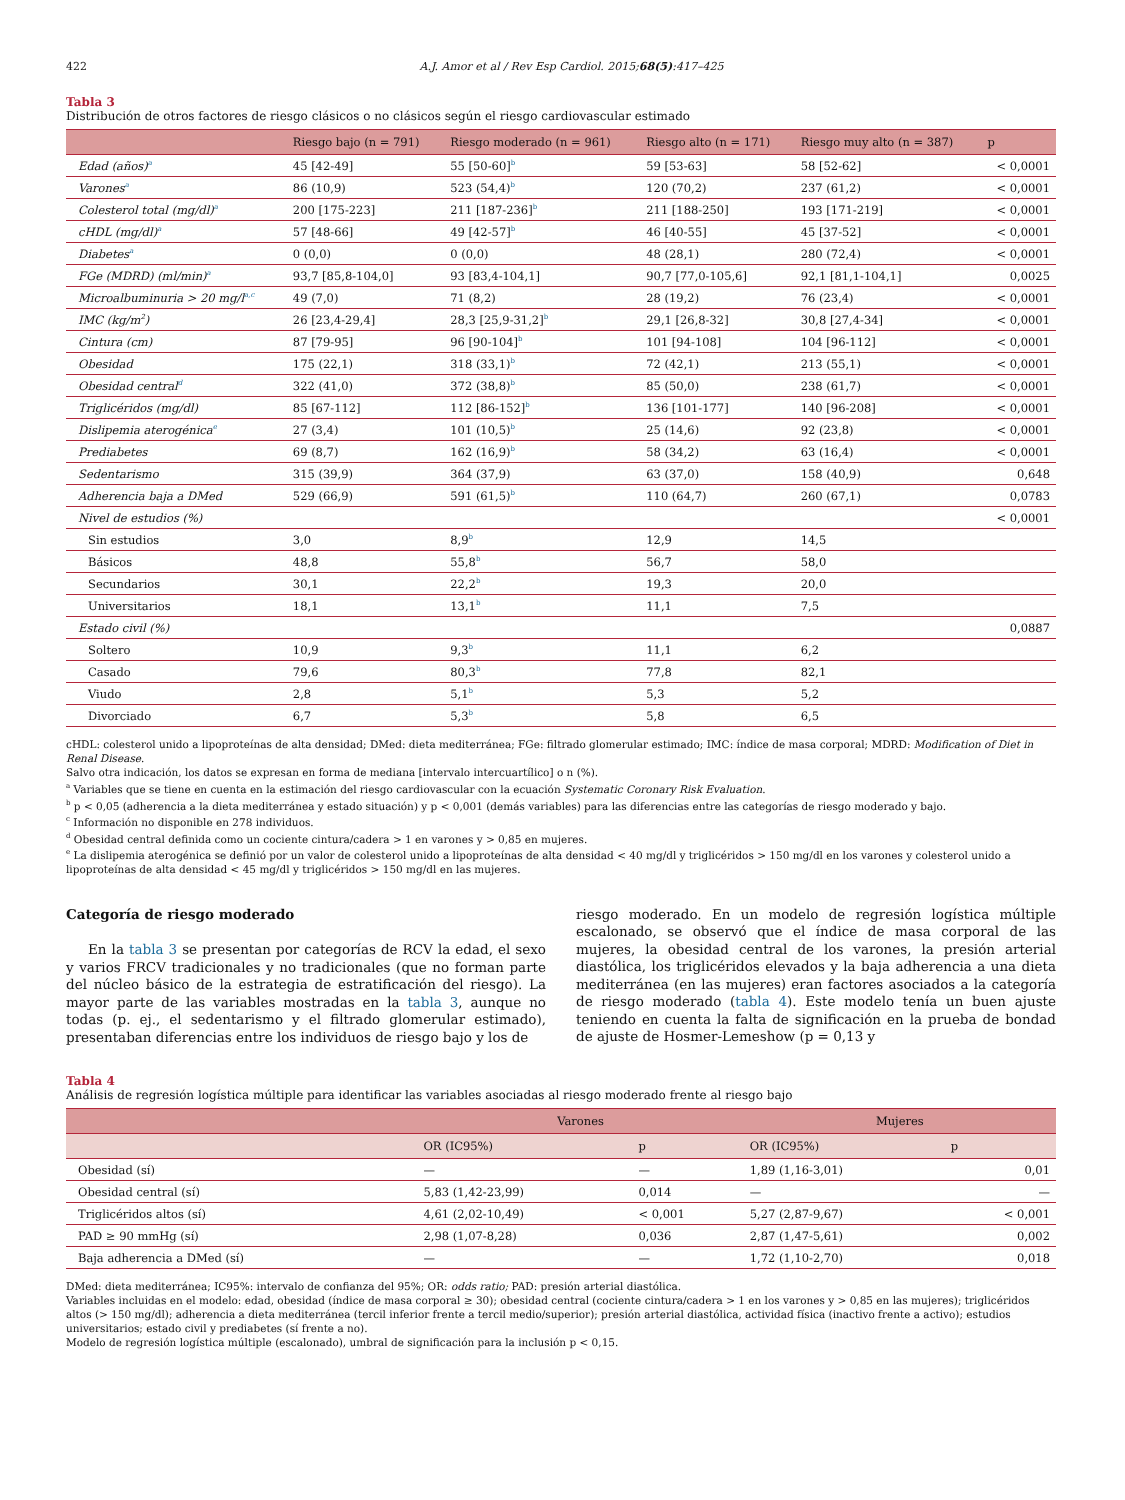422 A.J. Amor et al / Rev Esp Cardiol. 2015;68(5):417–425
Tabla 3
Distribución de otros factores de riesgo clásicos o no clásicos según el riesgo cardiovascular estimado
| | Riesgo bajo (n = 791) | Riesgo moderado (n = 961) | Riesgo alto (n = 171) | Riesgo muy alto (n = 387) | p |
| --- | --- | --- | --- | --- | --- |
| Edad (años)<sup>a</sup> | 45 [42-49] | 55 [50-60]<sup>b</sup> | 59 [53-63] | 58 [52-62] | < 0,0001 |
| Varones<sup>a</sup> | 86 (10,9) | 523 (54,4)<sup>b</sup> | 120 (70,2) | 237 (61,2) | < 0,0001 |
| Colesterol total (mg/dl)<sup>a</sup> | 200 [175-223] | 211 [187-236]<sup>b</sup> | 211 [188-250] | 193 [171-219] | < 0,0001 |
| cHDL (mg/dl)<sup>a</sup> | 57 [48-66] | 49 [42-57]<sup>b</sup> | 46 [40-55] | 45 [37-52] | < 0,0001 |
| Diabetes<sup>a</sup> | 0 (0,0) | 0 (0,0) | 48 (28,1) | 280 (72,4) | < 0,0001 |
| FGe (MDRD) (ml/min)<sup>a</sup> | 93,7 [85,8-104,0] | 93 [83,4-104,1] | 90,7 [77,0-105,6] | 92,1 [81,1-104,1] | 0,0025 |
| Microalbuminuria > 20 mg/l<sup>a,c</sup> | 49 (7,0) | 71 (8,2) | 28 (19,2) | 76 (23,4) | < 0,0001 |
| IMC (kg/m<sup>2</sup>) | 26 [23,4-29,4] | 28,3 [25,9-31,2]<sup>b</sup> | 29,1 [26,8-32] | 30,8 [27,4-34] | < 0,0001 |
| Cintura (cm) | 87 [79-95] | 96 [90-104]<sup>b</sup> | 101 [94-108] | 104 [96-112] | < 0,0001 |
| Obesidad | 175 (22,1) | 318 (33,1)<sup>b</sup> | 72 (42,1) | 213 (55,1) | < 0,0001 |
| Obesidad central<sup>d</sup> | 322 (41,0) | 372 (38,8)<sup>b</sup> | 85 (50,0) | 238 (61,7) | < 0,0001 |
| Triglicéridos (mg/dl) | 85 [67-112] | 112 [86-152]<sup>b</sup> | 136 [101-177] | 140 [96-208] | < 0,0001 |
| Dislipemia aterogénica<sup>e</sup> | 27 (3,4) | 101 (10,5)<sup>b</sup> | 25 (14,6) | 92 (23,8) | < 0,0001 |
| Prediabetes | 69 (8,7) | 162 (16,9)<sup>b</sup> | 58 (34,2) | 63 (16,4) | < 0,0001 |
| Sedentarismo | 315 (39,9) | 364 (37,9) | 63 (37,0) | 158 (40,9) | 0,648 |
| Adherencia baja a DMed | 529 (66,9) | 591 (61,5)<sup>b</sup> | 110 (64,7) | 260 (67,1) | 0,0783 |
| Nivel de estudios (%) | | | | | < 0,0001 |
| Sin estudios | 3,0 | 8,9<sup>b</sup> | 12,9 | 14,5 | |
| Básicos | 48,8 | 55,8<sup>b</sup> | 56,7 | 58,0 | |
| Secundarios | 30,1 | 22,2<sup>b</sup> | 19,3 | 20,0 | |
| Universitarios | 18,1 | 13,1<sup>b</sup> | 11,1 | 7,5 | |
| Estado civil (%) | | | | | 0,0887 |
| Soltero | 10,9 | 9,3<sup>b</sup> | 11,1 | 6,2 | |
| Casado | 79,6 | 80,3<sup>b</sup> | 77,8 | 82,1 | |
| Viudo | 2,8 | 5,1<sup>b</sup> | 5,3 | 5,2 | |
| Divorciado | 6,7 | 5,3<sup>b</sup> | 5,8 | 6,5 | |
cHDL: colesterol unido a lipoproteínas de alta densidad; DMed: dieta mediterránea; FGe: filtrado glomerular estimado; IMC: índice de masa corporal; MDRD: Modification of Diet in Renal Disease.
Salvo otra indicación, los datos se expresan en forma de mediana [intervalo intercuartílico] o n (%).
<sup>a</sup> Variables que se tiene en cuenta en la estimación del riesgo cardiovascular con la ecuación Systematic Coronary Risk Evaluation.
<sup>b</sup> p < 0,05 (adherencia a la dieta mediterránea y estado situación) y p < 0,001 (demás variables) para las diferencias entre las categorías de riesgo moderado y bajo.
<sup>c</sup> Información no disponible en 278 individuos.
<sup>d</sup> Obesidad central definida como un cociente cintura/cadera > 1 en varones y > 0,85 en mujeres.
<sup>e</sup> La dislipemia aterogénica se definió por un valor de colesterol unido a lipoproteínas de alta densidad < 40 mg/dl y triglicéridos > 150 mg/dl en los varones y colesterol unido a lipoproteínas de alta densidad < 45 mg/dl y triglicéridos > 150 mg/dl en las mujeres.
Categoría de riesgo moderado
En la tabla 3 se presentan por categorías de RCV la edad, el sexo y varios FRCV tradicionales y no tradicionales (que no forman parte del núcleo básico de la estrategia de estratificación del riesgo). La mayor parte de las variables mostradas en la tabla 3, aunque no todas (p. ej., el sedentarismo y el filtrado glomerular estimado), presentaban diferencias entre los individuos de riesgo bajo y los de
riesgo moderado. En un modelo de regresión logística múltiple escalonado, se observó que el índice de masa corporal de las mujeres, la obesidad central de los varones, la presión arterial diastólica, los triglicéridos elevados y la baja adherencia a una dieta mediterránea (en las mujeres) eran factores asociados a la categoría de riesgo moderado (tabla 4). Este modelo tenía un buen ajuste teniendo en cuenta la falta de significación en la prueba de bondad de ajuste de Hosmer-Lemeshow (p = 0,13 y
Tabla 4
Análisis de regresión logística múltiple para identificar las variables asociadas al riesgo moderado frente al riesgo bajo
| | Varones | | Mujeres | |
| --- | --- | --- | --- | --- |
| | OR (IC95%) | p | OR (IC95%) | p |
| Obesidad (sí) | — | — | 1,89 (1,16-3,01) | 0,01 |
| Obesidad central (sí) | 5,83 (1,42-23,99) | 0,014 | — | — |
| Triglicéridos altos (sí) | 4,61 (2,02-10,49) | < 0,001 | 5,27 (2,87-9,67) | < 0,001 |
| PAD ≥ 90 mmHg (sí) | 2,98 (1,07-8,28) | 0,036 | 2,87 (1,47-5,61) | 0,002 |
| Baja adherencia a DMed (sí) | — | — | 1,72 (1,10-2,70) | 0,018 |
DMed: dieta mediterránea; IC95%: intervalo de confianza del 95%; OR: odds ratio; PAD: presión arterial diastólica.
Variables incluidas en el modelo: edad, obesidad (índice de masa corporal ≥ 30); obesidad central (cociente cintura/cadera > 1 en los varones y > 0,85 en las mujeres); triglicéridos altos (> 150 mg/dl); adherencia a dieta mediterránea (tercil inferior frente a tercil medio/superior); presión arterial diastólica, actividad física (inactivo frente a activo); estudios universitarios; estado civil y prediabetes (sí frente a no).
Modelo de regresión logística múltiple (escalonado), umbral de significación para la inclusión p < 0,15.